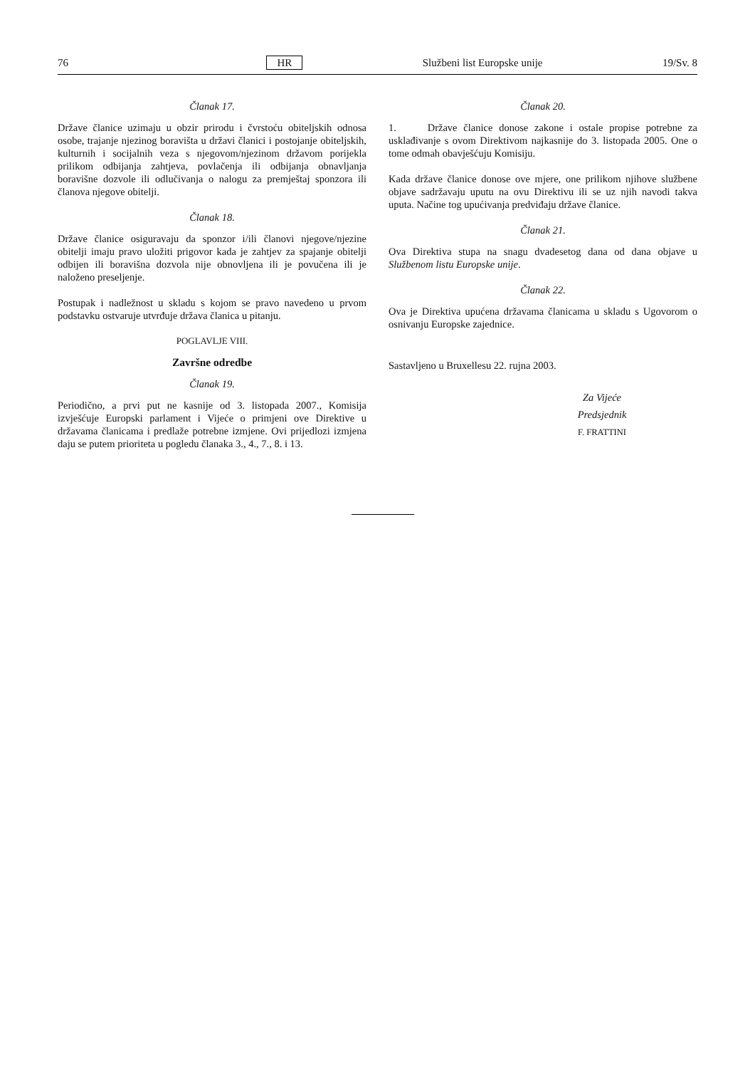76 HR Službeni list Europske unije 19/Sv. 8
Članak 17.
Države članice uzimaju u obzir prirodu i čvrstoću obiteljskih odnosa osobe, trajanje njezinog boravišta u državi članici i postojanje obiteljskih, kulturnih i socijalnih veza s njegovom/njezinom državom porijekla prilikom odbijanja zahtjeva, povlačenja ili odbijanja obnavljanja boravišne dozvole ili odlučivanja o nalogu za premještaj sponzora ili članova njegove obitelji.
Članak 18.
Države članice osiguravaju da sponzor i/ili članovi njegove/njezine obitelji imaju pravo uložiti prigovor kada je zahtjev za spajanje obitelji odbijen ili boravišna dozvola nije obnovljena ili je povučena ili je naloženo preseljenje.
Postupak i nadležnost u skladu s kojom se pravo navedeno u prvom podstavku ostvaruje utvrđuje država članica u pitanju.
POGLAVLJE VIII.
Završne odredbe
Članak 19.
Periodično, a prvi put ne kasnije od 3. listopada 2007., Komisija izvješćuje Europski parlament i Vijeće o primjeni ove Direktive u državama članicama i predlaže potrebne izmjene. Ovi prijedlozi izmjena daju se putem prioriteta u pogledu članaka 3., 4., 7., 8. i 13.
Članak 20.
1. Države članice donose zakone i ostale propise potrebne za usklađivanje s ovom Direktivom najkasnije do 3. listopada 2005. One o tome odmah obavješćuju Komisiju.
Kada države članice donose ove mjere, one prilikom njihove službene objave sadržavaju uputu na ovu Direktivu ili se uz njih navodi takva uputa. Načine tog upućivanja predviđaju države članice.
Članak 21.
Ova Direktiva stupa na snagu dvadesetog dana od dana objave u Službenom listu Europske unije.
Članak 22.
Ova je Direktiva upućena državama članicama u skladu s Ugovorom o osnivanju Europske zajednice.
Sastavljeno u Bruxellesu 22. rujna 2003.
Za Vijeće
Predsjednik
F. FRATTINI